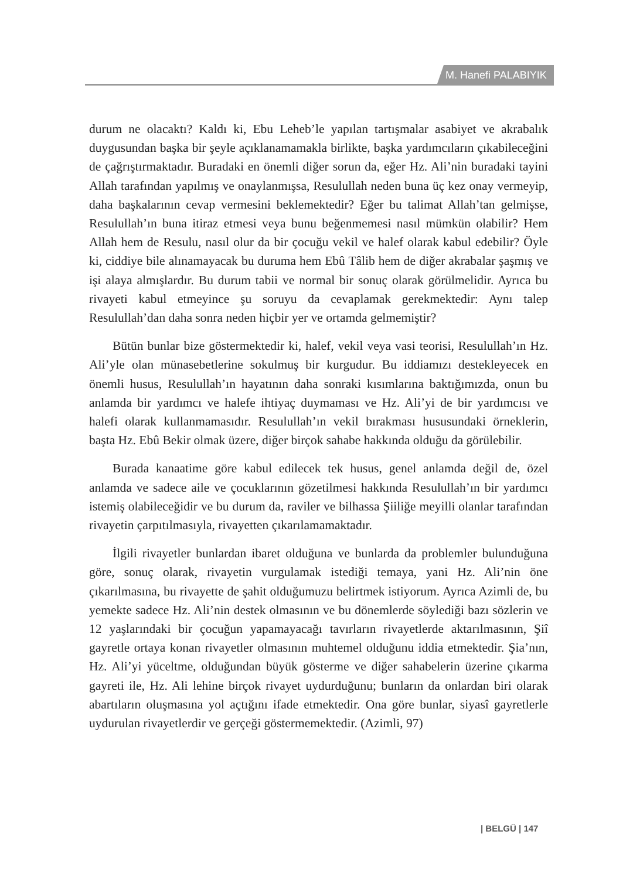M. Hanefi PALABIYIK
durum ne olacaktı? Kaldı ki, Ebu Leheb’le yapılan tartışmalar asabiyet ve akrabalık duygusundan başka bir şeyle açıklanamamakla birlikte, başka yardımcıların çıkabileceğini de çağrıştırmaktadır. Buradaki en önemli diğer sorun da, eğer Hz. Ali’nin buradaki tayini Allah tarafından yapılmış ve onaylanmışsa, Resulullah neden buna üç kez onay vermeyip, daha başkalarının cevap vermesini beklemektedir? Eğer bu talimat Allah’tan gelmişse, Resulullah’ın buna itiraz etmesi veya bunu beğenmemesi nasıl mümkün olabilir? Hem Allah hem de Resulu, nasıl olur da bir çocuğu vekil ve halef olarak kabul edebilir? Öyle ki, ciddiye bile alınamayacak bu duruma hem Ebû Tâlib hem de diğer akrabalar şaşmış ve işi alaya almışlardır. Bu durum tabii ve normal bir sonuç olarak görülmelidir. Ayrıca bu rivayeti kabul etmeyince şu soruyu da cevaplamak gerekmektedir: Aynı talep Resulullah’dan daha sonra neden hiçbir yer ve ortamda gelmemiştir?
Bütün bunlar bize göstermektedir ki, halef, vekil veya vasi teorisi, Resulullah’ın Hz. Ali’yle olan münasebetlerine sokulmuş bir kurgudur. Bu iddiamızı destekleyecek en önemli husus, Resulullah’ın hayatının daha sonraki kısımlarına baktığımızda, onun bu anlamda bir yardımcı ve halefe ihtiyaç duymaması ve Hz. Ali’yi de bir yardımcısı ve halefi olarak kullanmamasıdır. Resulullah’ın vekil bırakması hususundaki örneklerin, başta Hz. Ebû Bekir olmak üzere, diğer birçok sahabe hakkında olduğu da görülebilir.
Burada kanaatime göre kabul edilecek tek husus, genel anlamda değil de, özel anlamda ve sadece aile ve çocuklarının gözetilmesi hakkında Resulullah’ın bir yardımcı istemiş olabileceğidir ve bu durum da, raviler ve bilhassa Şiiliğe meyilli olanlar tarafından rivayetin çarpıtılmasıyla, rivayetten çıkarılamamaktadır.
İlgili rivayetler bunlardan ibaret olduğuna ve bunlarda da problemler bulunduğuna göre, sonuç olarak, rivayetin vurgulamak istediği temaya, yani Hz. Ali’nin öne çıkarılmasına, bu rivayette de şahit olduğumuzu belirtmek istiyorum. Ayrıca Azimli de, bu yemekte sadece Hz. Ali’nin destek olmasının ve bu dönemlerde söylediği bazı sözlerin ve 12 yaşlarındaki bir çocuğun yapamayacağı tavırların rivayetlerde aktarılmasının, Şiî gayretle ortaya konan rivayetler olmasının muhtemel olduğunu iddia etmektedir. Şia’nın, Hz. Ali’yi yüceltme, olduğundan büyük gösterme ve diğer sahabelerin üzerine çıkarma gayreti ile, Hz. Ali lehine birçok rivayet uydurduğunu; bunların da onlardan biri olarak abartıların oluşmasına yol açtığını ifade etmektedir. Ona göre bunlar, siyasî gayretlerle uydurulan rivayetlerdir ve gerçeği göstermemektedir. (Azimli, 97)
| BELGÜ | 147